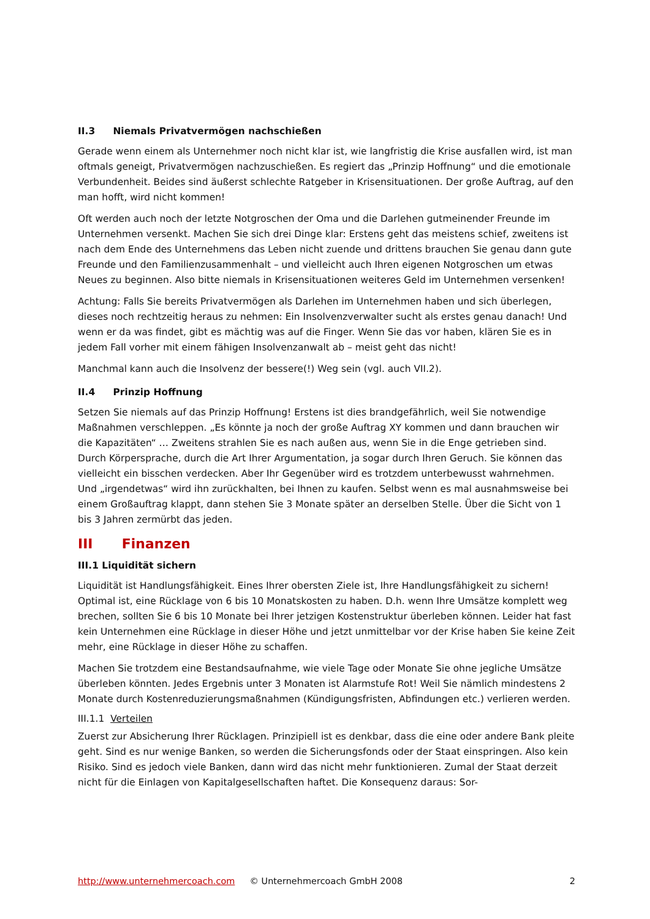II.3 Niemals Privatvermögen nachschießen
Gerade wenn einem als Unternehmer noch nicht klar ist, wie langfristig die Krise ausfallen wird, ist man oftmals geneigt, Privatvermögen nachzuschießen. Es regiert das „Prinzip Hoffnung“ und die emotionale Verbundenheit. Beides sind äußerst schlechte Ratgeber in Krisensituationen. Der große Auftrag, auf den man hofft, wird nicht kommen!
Oft werden auch noch der letzte Notgroschen der Oma und die Darlehen gutmeinender Freunde im Unternehmen versenkt. Machen Sie sich drei Dinge klar: Erstens geht das meistens schief, zweitens ist nach dem Ende des Unternehmens das Leben nicht zuende und drittens brauchen Sie genau dann gute Freunde und den Familienzusammenhalt – und vielleicht auch Ihren eigenen Notgroschen um etwas Neues zu beginnen. Also bitte niemals in Krisensituationen weiteres Geld im Unternehmen versenken!
Achtung: Falls Sie bereits Privatvermögen als Darlehen im Unternehmen haben und sich überlegen, dieses noch rechtzeitig heraus zu nehmen: Ein Insolvenzverwalter sucht als erstes genau danach! Und wenn er da was findet, gibt es mächtig was auf die Finger. Wenn Sie das vor haben, klären Sie es in jedem Fall vorher mit einem fähigen Insolvenzanwalt ab – meist geht das nicht!
Manchmal kann auch die Insolvenz der bessere(!) Weg sein (vgl. auch VII.2).
II.4 Prinzip Hoffnung
Setzen Sie niemals auf das Prinzip Hoffnung! Erstens ist dies brandgefährlich, weil Sie notwendige Maßnahmen verschleppen. „Es könnte ja noch der große Auftrag XY kommen und dann brauchen wir die Kapazitäten“ … Zweitens strahlen Sie es nach außen aus, wenn Sie in die Enge getrieben sind. Durch Körpersprache, durch die Art Ihrer Argumentation, ja sogar durch Ihren Geruch. Sie können das vielleicht ein bisschen verdecken. Aber Ihr Gegenüber wird es trotzdem unterbewusst wahrnehmen. Und „irgendetwas“ wird ihn zurückhalten, bei Ihnen zu kaufen. Selbst wenn es mal ausnahmsweise bei einem Großauftrag klappt, dann stehen Sie 3 Monate später an derselben Stelle. Über die Sicht von 1 bis 3 Jahren zermürbt das jeden.
III Finanzen
III.1 Liquidität sichern
Liquidität ist Handlungsfähigkeit. Eines Ihrer obersten Ziele ist, Ihre Handlungsfähigkeit zu sichern! Optimal ist, eine Rücklage von 6 bis 10 Monatskosten zu haben. D.h. wenn Ihre Umsätze komplett weg brechen, sollten Sie 6 bis 10 Monate bei Ihrer jetzigen Kostenstruktur überleben können. Leider hat fast kein Unternehmen eine Rücklage in dieser Höhe und jetzt unmittelbar vor der Krise haben Sie keine Zeit mehr, eine Rücklage in dieser Höhe zu schaffen.
Machen Sie trotzdem eine Bestandsaufnahme, wie viele Tage oder Monate Sie ohne jegliche Umsätze überleben könnten. Jedes Ergebnis unter 3 Monaten ist Alarmstufe Rot! Weil Sie nämlich mindestens 2 Monate durch Kostenreduzierungsmaßnahmen (Kündigungsfristen, Abfindungen etc.) verlieren werden.
III.1.1 Verteilen
Zuerst zur Absicherung Ihrer Rücklagen. Prinzipiell ist es denkbar, dass die eine oder andere Bank pleite geht. Sind es nur wenige Banken, so werden die Sicherungsfonds oder der Staat einspringen. Also kein Risiko. Sind es jedoch viele Banken, dann wird das nicht mehr funktionieren. Zumal der Staat derzeit nicht für die Einlagen von Kapitalgesellschaften haftet. Die Konsequenz daraus: Sor-
http://www.unternehmercoach.com © Unternehmercoach GmbH 2008 2